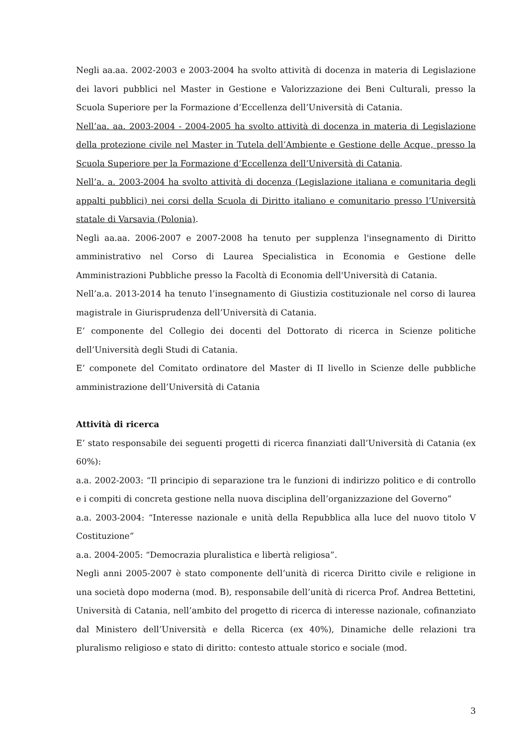Negli aa.aa. 2002-2003 e 2003-2004 ha svolto attività di docenza in materia di Legislazione dei lavori pubblici nel Master in Gestione e Valorizzazione dei Beni Culturali, presso la Scuola Superiore per la Formazione d’Eccellenza dell’Università di Catania.
Nell’aa. aa. 2003-2004 - 2004-2005 ha svolto attività di docenza in materia di Legislazione della protezione civile nel Master in Tutela dell’Ambiente e Gestione delle Acque, presso la Scuola Superiore per la Formazione d’Eccellenza dell’Università di Catania.
Nell’a. a. 2003-2004 ha svolto attività di docenza (Legislazione italiana e comunitaria degli appalti pubblici) nei corsi della Scuola di Diritto italiano e comunitario presso l’Università statale di Varsavia (Polonia).
Negli aa.aa. 2006-2007 e 2007-2008 ha tenuto per supplenza l'insegnamento di Diritto amministrativo nel Corso di Laurea Specialistica in Economia e Gestione delle Amministrazioni Pubbliche presso la Facoltà di Economia dell'Università di Catania.
Nell’a.a. 2013-2014 ha tenuto l’insegnamento di Giustizia costituzionale nel corso di laurea magistrale in Giurisprudenza dell’Università di Catania.
E’ componente del Collegio dei docenti del Dottorato di ricerca in Scienze politiche dell’Università degli Studi di Catania.
E’ componete del Comitato ordinatore del Master di II livello in Scienze delle pubbliche amministrazione dell’Università di Catania
Attività di ricerca
E’ stato responsabile dei seguenti progetti di ricerca finanziati dall’Università di Catania (ex 60%):
a.a. 2002-2003: “Il principio di separazione tra le funzioni di indirizzo politico e di controllo e i compiti di concreta gestione nella nuova disciplina dell’organizzazione del Governo”
a.a. 2003-2004: “Interesse nazionale e unità della Repubblica alla luce del nuovo titolo V Costituzione”
a.a. 2004-2005: “Democrazia pluralistica e libertà religiosa”.
Negli anni 2005-2007 è stato componente dell’unità di ricerca Diritto civile e religione in una società dopo moderna (mod. B), responsabile dell’unità di ricerca Prof. Andrea Bettetini, Università di Catania, nell’ambito del progetto di ricerca di interesse nazionale, cofinanziato dal Ministero dell’Università e della Ricerca (ex 40%), Dinamiche delle relazioni tra pluralismo religioso e stato di diritto: contesto attuale storico e sociale (mod.
3